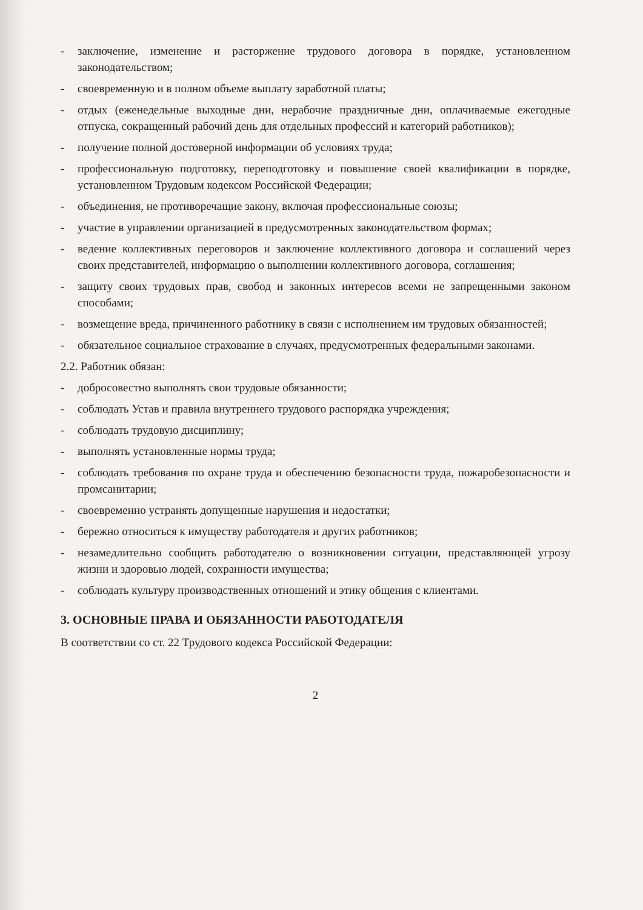- заключение, изменение и расторжение трудового договора в порядке, установленном законодательством;
- своевременную и в полном объеме выплату заработной платы;
- отдых (еженедельные выходные дни, нерабочие праздничные дни, оплачиваемые ежегодные отпуска, сокращенный рабочий день для отдельных профессий и категорий работников);
- получение полной достоверной информации об условиях труда;
- профессиональную подготовку, переподготовку и повышение своей квалификации в порядке, установленном Трудовым кодексом Российской Федерации;
- объединения, не противоречащие закону, включая профессиональные союзы;
- участие в управлении организацией в предусмотренных законодательством формах;
- ведение коллективных переговоров и заключение коллективного договора и соглашений через своих представителей, информацию о выполнении коллективного договора, соглашения;
- защиту своих трудовых прав, свобод и законных интересов всеми не запрещенными законом способами;
- возмещение вреда, причиненного работнику в связи с исполнением им трудовых обязанностей;
- обязательное социальное страхование в случаях, предусмотренных федеральными законами.
2.2. Работник обязан:
- добросовестно выполнять свои трудовые обязанности;
- соблюдать Устав и правила внутреннего трудового распорядка учреждения;
- соблюдать трудовую дисциплину;
- выполнять установленные нормы труда;
- соблюдать требования по охране труда и обеспечению безопасности труда, пожаробезопасности и промсанитарии;
- своевременно устранять допущенные нарушения и недостатки;
- бережно относиться к имуществу работодателя и других работников;
- незамедлительно сообщить работодателю о возникновении ситуации, представляющей угрозу жизни и здоровью людей, сохранности имущества;
- соблюдать культуру производственных отношений и этику общения с клиентами.
3. ОСНОВНЫЕ ПРАВА И ОБЯЗАННОСТИ РАБОТОДАТЕЛЯ
В соответствии со ст. 22 Трудового кодекса Российской Федерации:
2